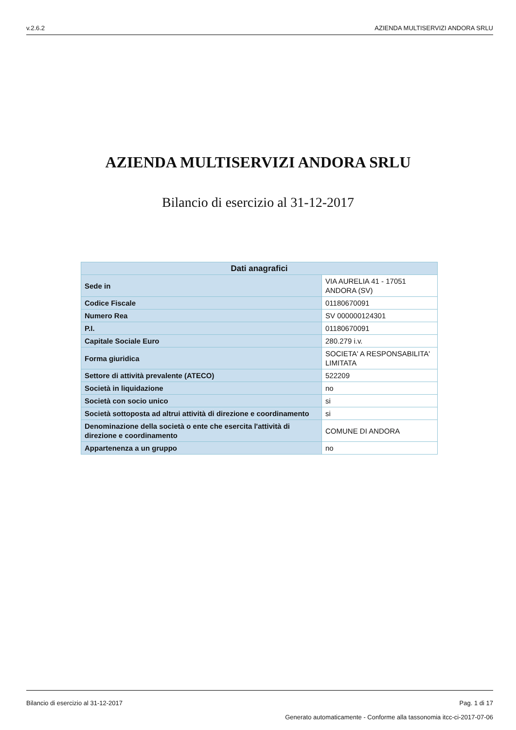v.2.6.2 AZIENDA MULTISERVIZI ANDORA SRLU
AZIENDA MULTISERVIZI ANDORA SRLU
Bilancio di esercizio al 31-12-2017
| Dati anagrafici | |
| --- | --- |
| Sede in | VIA AURELIA 41 - 17051 ANDORA (SV) |
| Codice Fiscale | 01180670091 |
| Numero Rea | SV 000000124301 |
| P.I. | 01180670091 |
| Capitale Sociale Euro | 280.279 i.v. |
| Forma giuridica | SOCIETA' A RESPONSABILITA' LIMITATA |
| Settore di attività prevalente (ATECO) | 522209 |
| Società in liquidazione | no |
| Società con socio unico | si |
| Società sottoposta ad altrui attività di direzione e coordinamento | si |
| Denominazione della società o ente che esercita l'attività di direzione e coordinamento | COMUNE DI ANDORA |
| Appartenenza a un gruppo | no |
Bilancio di esercizio al 31-12-2017 Pag. 1 di 17
Generato automaticamente - Conforme alla tassonomia itcc-ci-2017-07-06